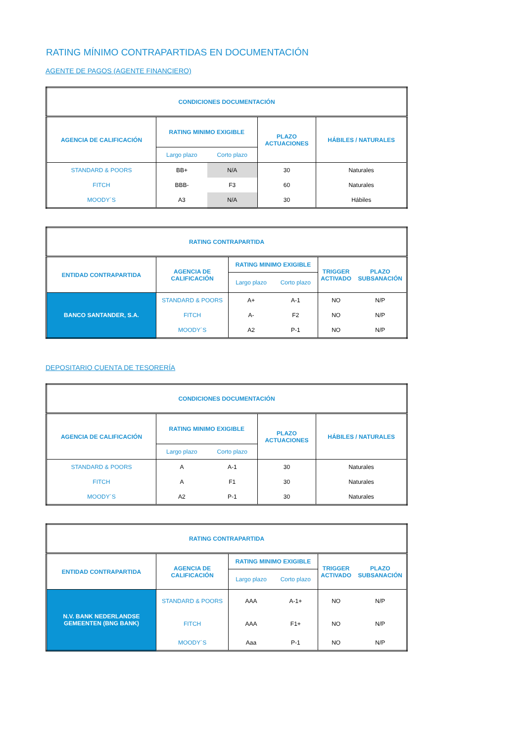RATING MÍNIMO CONTRAPARTIDAS EN DOCUMENTACIÓN
AGENTE DE PAGOS (AGENTE FINANCIERO)
| CONDICIONES DOCUMENTACIÓN | | | | |
| --- | --- | --- | --- | --- |
| AGENCIA DE CALIFICACIÓN | RATING MINIMO EXIGIBLE | | PLAZO ACTUACIONES | HÁBILES / NATURALES |
| | Largo plazo | Corto plazo | | |
| STANDARD & POORS | BB+ | N/A | 30 | Naturales |
| FITCH | BBB- | F3 | 60 | Naturales |
| MOODY´S | A3 | N/A | 30 | Hábiles |
| RATING CONTRAPARTIDA | | | | | |
| --- | --- | --- | --- | --- | --- |
| ENTIDAD CONTRAPARTIDA | AGENCIA DE CALIFICACIÓN | RATING MINIMO EXIGIBLE | | TRIGGER ACTIVADO | PLAZO SUBSANACIÓN |
| | | Largo plazo | Corto plazo | | |
| BANCO SANTANDER, S.A. | STANDARD & POORS | A+ | A-1 | NO | N/P |
| | FITCH | A- | F2 | NO | N/P |
| | MOODY´S | A2 | P-1 | NO | N/P |
DEPOSITARIO CUENTA DE TESORERÍA
| CONDICIONES DOCUMENTACIÓN | | | | |
| --- | --- | --- | --- | --- |
| AGENCIA DE CALIFICACIÓN | RATING MINIMO EXIGIBLE | | PLAZO ACTUACIONES | HÁBILES / NATURALES |
| | Largo plazo | Corto plazo | | |
| STANDARD & POORS | A | A-1 | 30 | Naturales |
| FITCH | A | F1 | 30 | Naturales |
| MOODY´S | A2 | P-1 | 30 | Naturales |
| RATING CONTRAPARTIDA | | | | | |
| --- | --- | --- | --- | --- | --- |
| ENTIDAD CONTRAPARTIDA | AGENCIA DE CALIFICACIÓN | RATING MINIMO EXIGIBLE | | TRIGGER ACTIVADO | PLAZO SUBSANACIÓN |
| | | Largo plazo | Corto plazo | | |
| N.V. BANK NEDERLANDSE GEMEENTEN (BNG BANK) | STANDARD & POORS | AAA | A-1+ | NO | N/P |
| | FITCH | AAA | F1+ | NO | N/P |
| | MOODY´S | Aaa | P-1 | NO | N/P |